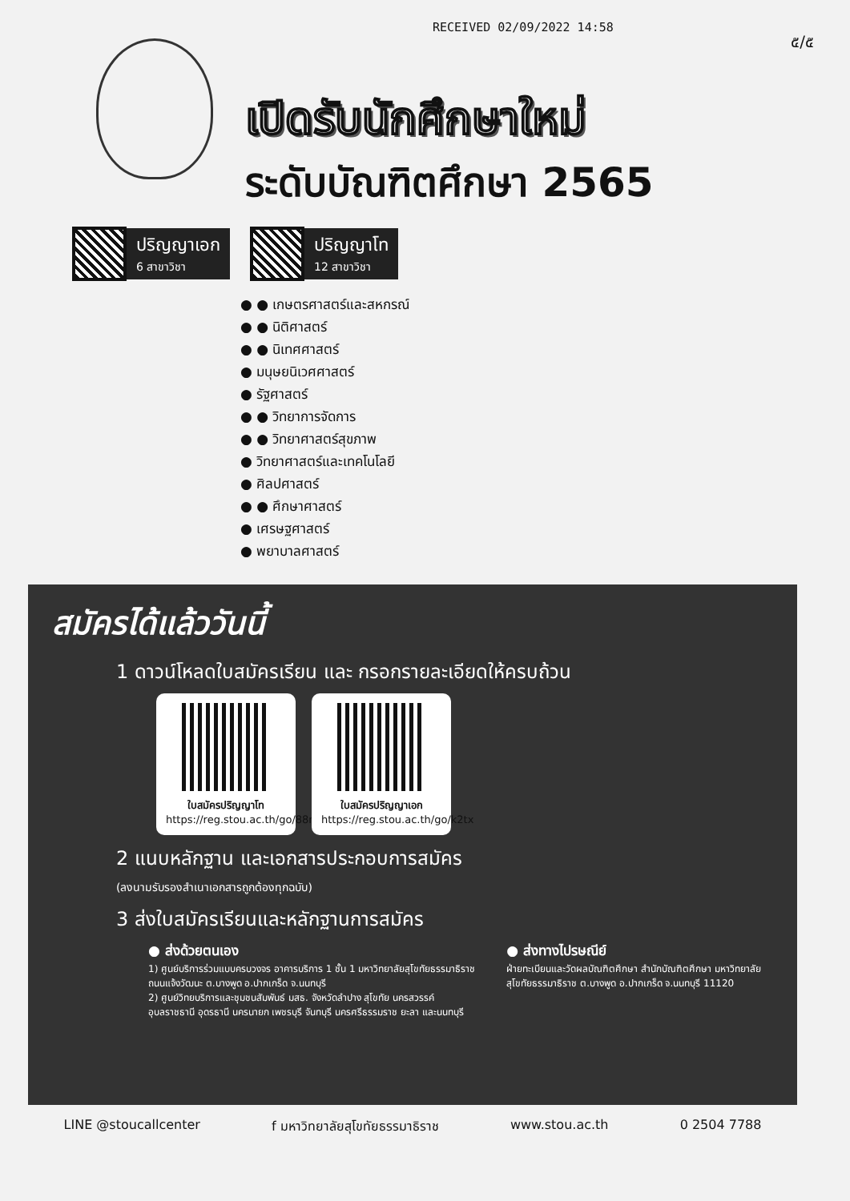RECEIVED 02/09/2022 14:58
๕/๕
เปิดรับนักศึกษาใหม่
ระดับบัณฑิตศึกษา 2565
ปริญญาเอก
6 สาขาวิชา
ปริญญาโท
12 สาขาวิชา
● ● เกษตรศาสตร์และสหกรณ์
● ● นิติศาสตร์
● ● นิเทศศาสตร์
● มนุษยนิเวศศาสตร์
● รัฐศาสตร์
● ● วิทยาการจัดการ
● ● วิทยาศาสตร์สุขภาพ
● วิทยาศาสตร์และเทคโนโลยี
● ศิลปศาสตร์
● ● ศึกษาศาสตร์
● เศรษฐศาสตร์
● พยาบาลศาสตร์
สมัครได้แล้ววันนี้
1 ดาวน์โหลดใบสมัครเรียน และ กรอกรายละเอียดให้ครบถ้วน
ใบสมัครปริญญาโท
https://reg.stou.ac.th/go/88ng
ใบสมัครปริญญาเอก
https://reg.stou.ac.th/go/k2tx
2 แนบหลักฐาน และเอกสารประกอบการสมัคร
(ลงนามรับรองสำเนาเอกสารถูกต้องทุกฉบับ)
3 ส่งใบสมัครเรียนและหลักฐานการสมัคร
● ส่งด้วยตนเอง
1) ศูนย์บริการร่วมแบบครบวงจร อาคารบริการ 1 ชั้น 1 มหาวิทยาลัยสุโขทัยธรรมาธิราช ถนนแจ้งวัฒนะ ต.บางพูด อ.ปากเกร็ด จ.นนทบุรี
2) ศูนย์วิทยบริการและชุมชนสัมพันธ์ มสธ. จังหวัดลำปาง สุโขทัย นครสวรรค์ อุบลราชธานี อุดรธานี นครนายก เพชรบุรี จันทบุรี นครศรีธรรมราช ยะลา และนนทบุรี
● ส่งทางไปรษณีย์
ฝ่ายทะเบียนและวัดผลบัณฑิตศึกษา สำนักบัณฑิตศึกษา มหาวิทยาลัยสุโขทัยธรรมาธิราช ต.บางพูด อ.ปากเกร็ด จ.นนทบุรี 11120
LINE @stoucallcenter f มหาวิทยาลัยสุโขทัยธรรมาธิราช www.stou.ac.th 0 2504 7788